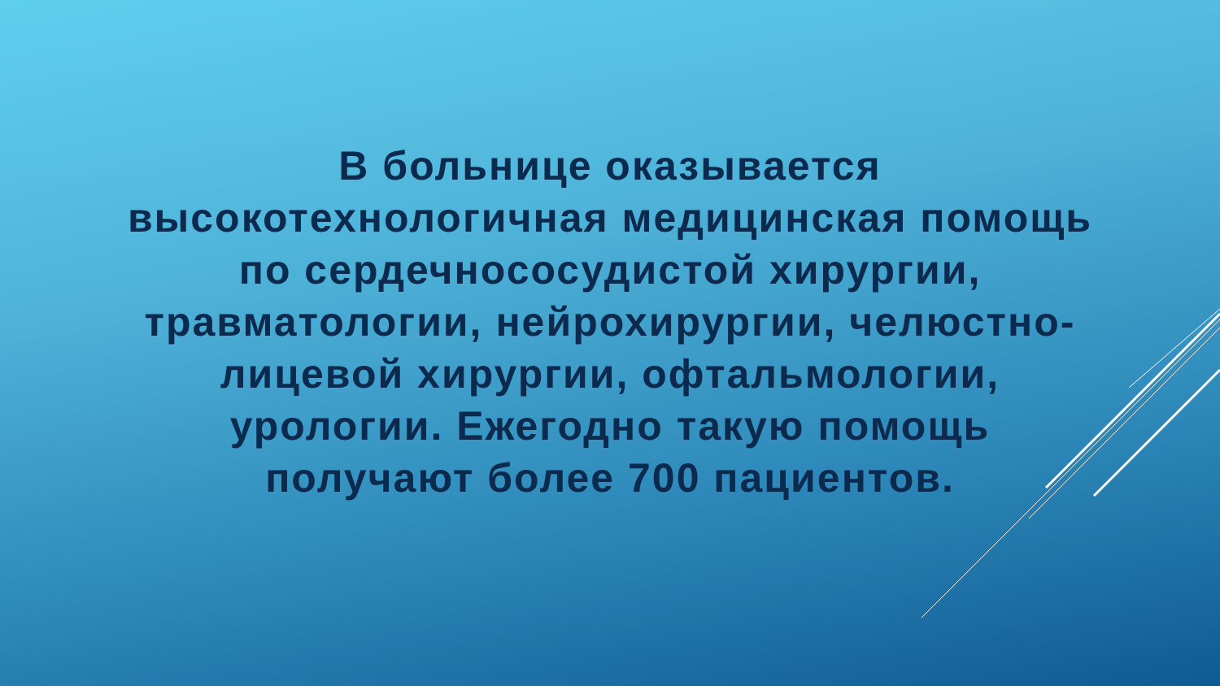В больнице оказывается
высокотехнологичная медицинская помощь
по сердечнососудистой хирургии,
травматологии, нейрохирургии, челюстно-
лицевой хирургии, офтальмологии,
урологии. Ежегодно такую помощь
получают более 700 пациентов.